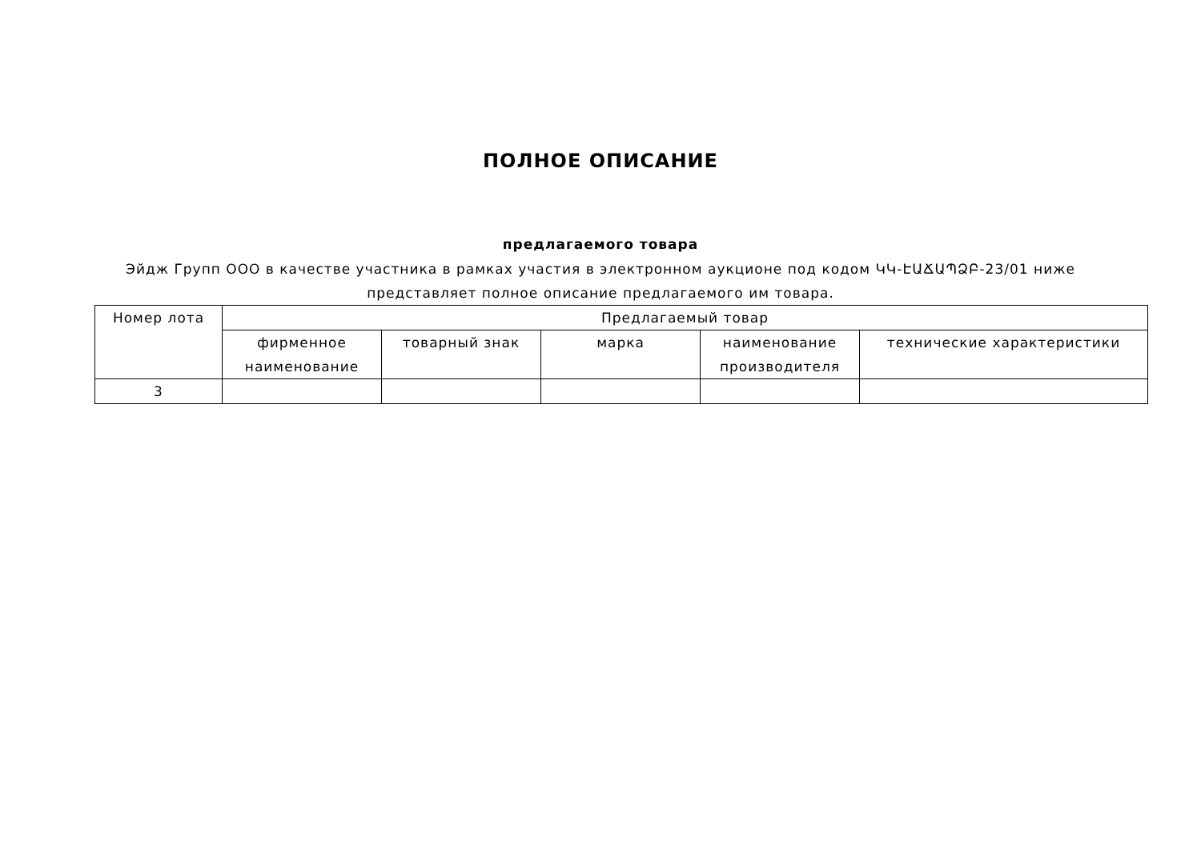ПОЛНОЕ ОПИСАНИЕ
предлагаемого товара
Эйдж Групп ООО в качестве участника в рамках участия в электронном аукционе под кодом ԿԿ-ԷԱՃԱՊՁԲ-23/01 ниже представляет полное описание предлагаемого им товара.
| Номер лота | Предлагаемый товар | | | | |
| --- | --- | --- | --- | --- | --- |
| | фирменное наименование | товарный знак | марка | наименование производителя | технические характеристики |
| 3 | | | | | |